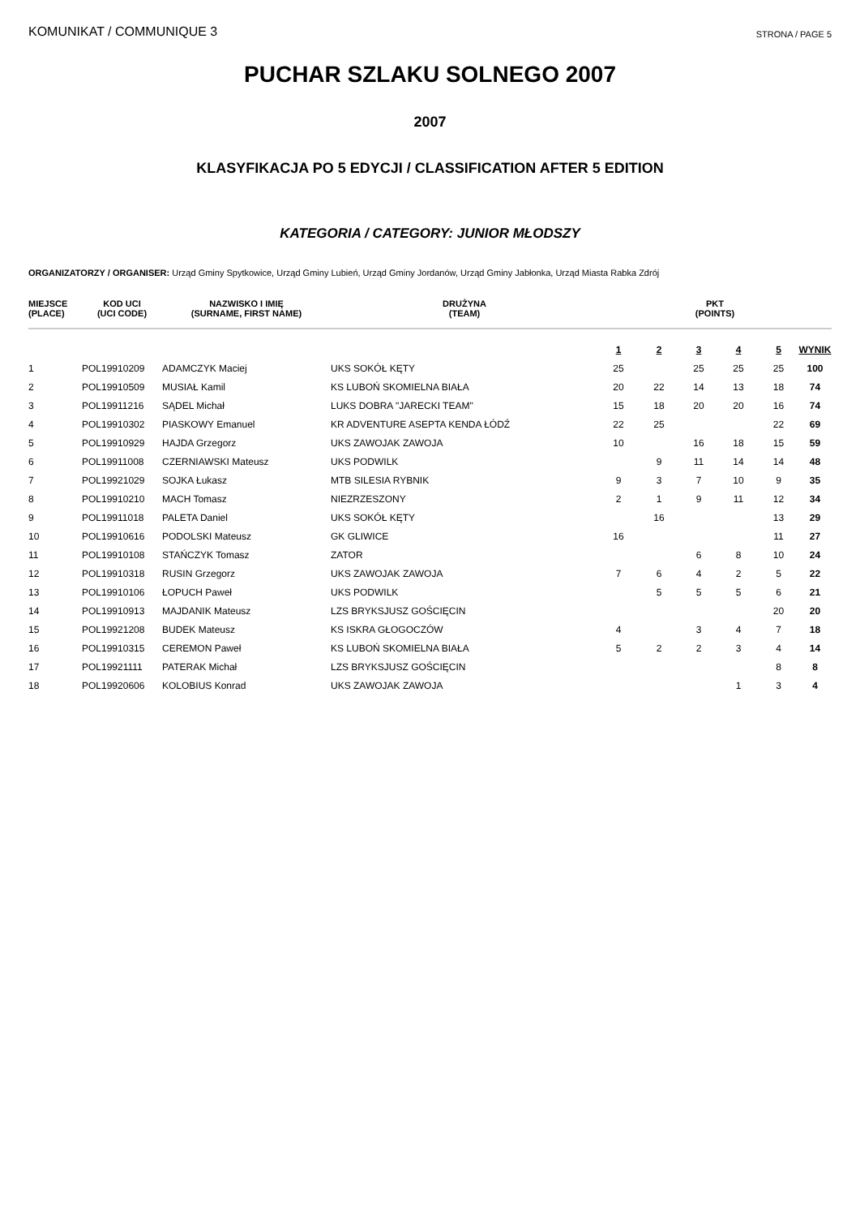KOMUNIKAT / COMMUNIQUE 3 STRONA / PAGE 5
PUCHAR SZLAKU SOLNEGO 2007
2007
KLASYFIKACJA PO 5 EDYCJI / CLASSIFICATION AFTER 5 EDITION
KATEGORIA / CATEGORY: JUNIOR MŁODSZY
ORGANIZATORZY / ORGANISER: Urząd Gminy Spytkowice, Urząd Gminy Lubień, Urząd Gminy Jordanów, Urząd Gminy Jabłonka, Urząd Miasta Rabka Zdrój
| MIEJSCE (PLACE) | KOD UCI (UCI CODE) | NAZWISKO I IMIĘ (SURNAME, FIRST NAME) | DRUŻYNA (TEAM) | PKT (POINTS) | | | | | |
| --- | --- | --- | --- | --- | --- | --- | --- | --- | --- |
| | | | | 1 | 2 | 3 | 4 | 5 | WYNIK |
| 1 | POL19910209 | ADAMCZYK Maciej | UKS SOKÓŁ KĘTY | 25 | | 25 | 25 | 25 | 100 |
| 2 | POL19910509 | MUSIAŁ Kamil | KS LUBOŃ SKOMIELNA BIAŁA | 20 | 22 | 14 | 13 | 18 | 74 |
| 3 | POL19911216 | SĄDEL Michał | LUKS DOBRA "JARECKI TEAM" | 15 | 18 | 20 | 20 | 16 | 74 |
| 4 | POL19910302 | PIASKOWY Emanuel | KR ADVENTURE ASEPTA KENDA ŁÓDŹ | 22 | 25 | | | 22 | 69 |
| 5 | POL19910929 | HAJDA Grzegorz | UKS ZAWOJAK ZAWOJA | 10 | | 16 | 18 | 15 | 59 |
| 6 | POL19911008 | CZERNIAWSKI Mateusz | UKS PODWILK | | 9 | 11 | 14 | 14 | 48 |
| 7 | POL19921029 | SOJKA Łukasz | MTB SILESIA RYBNIK | 9 | 3 | 7 | 10 | 9 | 35 |
| 8 | POL19910210 | MACH Tomasz | NIEZRZESZONY | 2 | 1 | 9 | 11 | 12 | 34 |
| 9 | POL19911018 | PALETA Daniel | UKS SOKÓŁ KĘTY | | 16 | | | 13 | 29 |
| 10 | POL19910616 | PODOLSKI Mateusz | GK GLIWICE | 16 | | | | 11 | 27 |
| 11 | POL19910108 | STAŃCZYK Tomasz | ZATOR | | | 6 | 8 | 10 | 24 |
| 12 | POL19910318 | RUSIN Grzegorz | UKS ZAWOJAK ZAWOJA | 7 | 6 | 4 | 2 | 5 | 22 |
| 13 | POL19910106 | ŁOPUCH Paweł | UKS PODWILK | | 5 | 5 | 5 | 6 | 21 |
| 14 | POL19910913 | MAJDANIK Mateusz | LZS BRYKSJUSZ GOŚCIĘCIN | | | | | 20 | 20 |
| 15 | POL19921208 | BUDEK Mateusz | KS ISKRA GŁOGOCZÓW | 4 | | 3 | 4 | 7 | 18 |
| 16 | POL19910315 | CEREMON Paweł | KS LUBOŃ SKOMIELNA BIAŁA | 5 | 2 | 2 | 3 | 4 | 14 |
| 17 | POL19921111 | PATERAK Michał | LZS BRYKSJUSZ GOŚCIĘCIN | | | | | 8 | 8 |
| 18 | POL19920606 | KOLOBIUS Konrad | UKS ZAWOJAK ZAWOJA | | | | 1 | 3 | 4 |